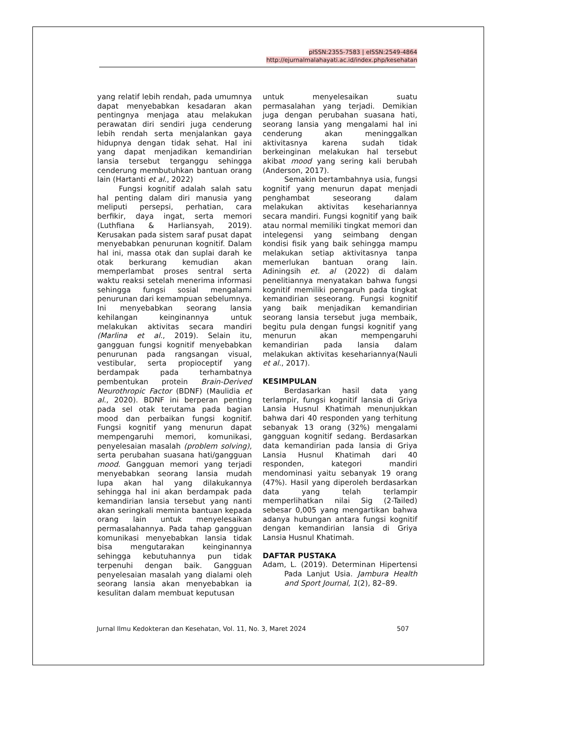pISSN:2355-7583 | eISSN:2549-4864
http://ejurnalmalahayati.ac.id/index.php/kesehatan
yang relatif lebih rendah, pada umumnya dapat menyebabkan kesadaran akan pentingnya menjaga atau melakukan perawatan diri sendiri juga cenderung lebih rendah serta menjalankan gaya hidupnya dengan tidak sehat. Hal ini yang dapat menjadikan kemandirian lansia tersebut terganggu sehingga cenderung membutuhkan bantuan orang lain (Hartanti et al., 2022)
Fungsi kognitif adalah salah satu hal penting dalam diri manusia yang meliputi persepsi, perhatian, cara berfikir, daya ingat, serta memori (Luthfiana & Harliansyah, 2019). Kerusakan pada sistem saraf pusat dapat menyebabkan penurunan kognitif. Dalam hal ini, massa otak dan suplai darah ke otak berkurang kemudian akan memperlambat proses sentral serta waktu reaksi setelah menerima informasi sehingga fungsi sosial mengalami penurunan dari kemampuan sebelumnya. Ini menyebabkan seorang lansia kehilangan keinginannya untuk melakukan aktivitas secara mandiri (Marlina et al., 2019). Selain itu, gangguan fungsi kognitif menyebabkan penurunan pada rangsangan visual, vestibular, serta propioceptif yang berdampak pada terhambatnya pembentukan protein Brain-Derived Neurothropic Factor (BDNF) (Maulidia et al., 2020). BDNF ini berperan penting pada sel otak terutama pada bagian mood dan perbaikan fungsi kognitif. Fungsi kognitif yang menurun dapat mempengaruhi memori, komunikasi, penyelesaian masalah (problem solving), serta perubahan suasana hati/gangguan mood. Gangguan memori yang terjadi menyebabkan seorang lansia mudah lupa akan hal yang dilakukannya sehingga hal ini akan berdampak pada kemandirian lansia tersebut yang nanti akan seringkali meminta bantuan kepada orang lain untuk menyelesaikan permasalahannya. Pada tahap gangguan komunikasi menyebabkan lansia tidak bisa mengutarakan keinginannya sehingga kebutuhannya pun tidak terpenuhi dengan baik. Gangguan penyelesaian masalah yang dialami oleh seorang lansia akan menyebabkan ia kesulitan dalam membuat keputusan
untuk menyelesaikan suatu permasalahan yang terjadi. Demikian juga dengan perubahan suasana hati, seorang lansia yang mengalami hal ini cenderung akan meninggalkan aktivitasnya karena sudah tidak berkeinginan melakukan hal tersebut akibat mood yang sering kali berubah (Anderson, 2017).
Semakin bertambahnya usia, fungsi kognitif yang menurun dapat menjadi penghambat seseorang dalam melakukan aktivitas kesehariannya secara mandiri. Fungsi kognitif yang baik atau normal memiliki tingkat memori dan intelegensi yang seimbang dengan kondisi fisik yang baik sehingga mampu melakukan setiap aktivitasnya tanpa memerlukan bantuan orang lain. Adiningsih et. al (2022) di dalam penelitiannya menyatakan bahwa fungsi kognitif memiliki pengaruh pada tingkat kemandirian seseorang. Fungsi kognitif yang baik menjadikan kemandirian seorang lansia tersebut juga membaik, begitu pula dengan fungsi kognitif yang menurun akan mempengaruhi kemandirian pada lansia dalam melakukan aktivitas kesehariannya(Nauli et al., 2017).
KESIMPULAN
Berdasarkan hasil data yang terlampir, fungsi kognitif lansia di Griya Lansia Husnul Khatimah menunjukkan bahwa dari 40 responden yang terhitung sebanyak 13 orang (32%) mengalami gangguan kognitif sedang. Berdasarkan data kemandirian pada lansia di Griya Lansia Husnul Khatimah dari 40 responden, kategori mandiri mendominasi yaitu sebanyak 19 orang (47%). Hasil yang diperoleh berdasarkan data yang telah terlampir memperlihatkan nilai Sig (2-Tailed) sebesar 0,005 yang mengartikan bahwa adanya hubungan antara fungsi kognitif dengan kemandirian lansia di Griya Lansia Husnul Khatimah.
DAFTAR PUSTAKA
Adam, L. (2019). Determinan Hipertensi Pada Lanjut Usia. Jambura Health and Sport Journal, 1(2), 82–89.
Jurnal Ilmu Kedokteran dan Kesehatan, Vol. 11, No. 3, Maret 2024 507